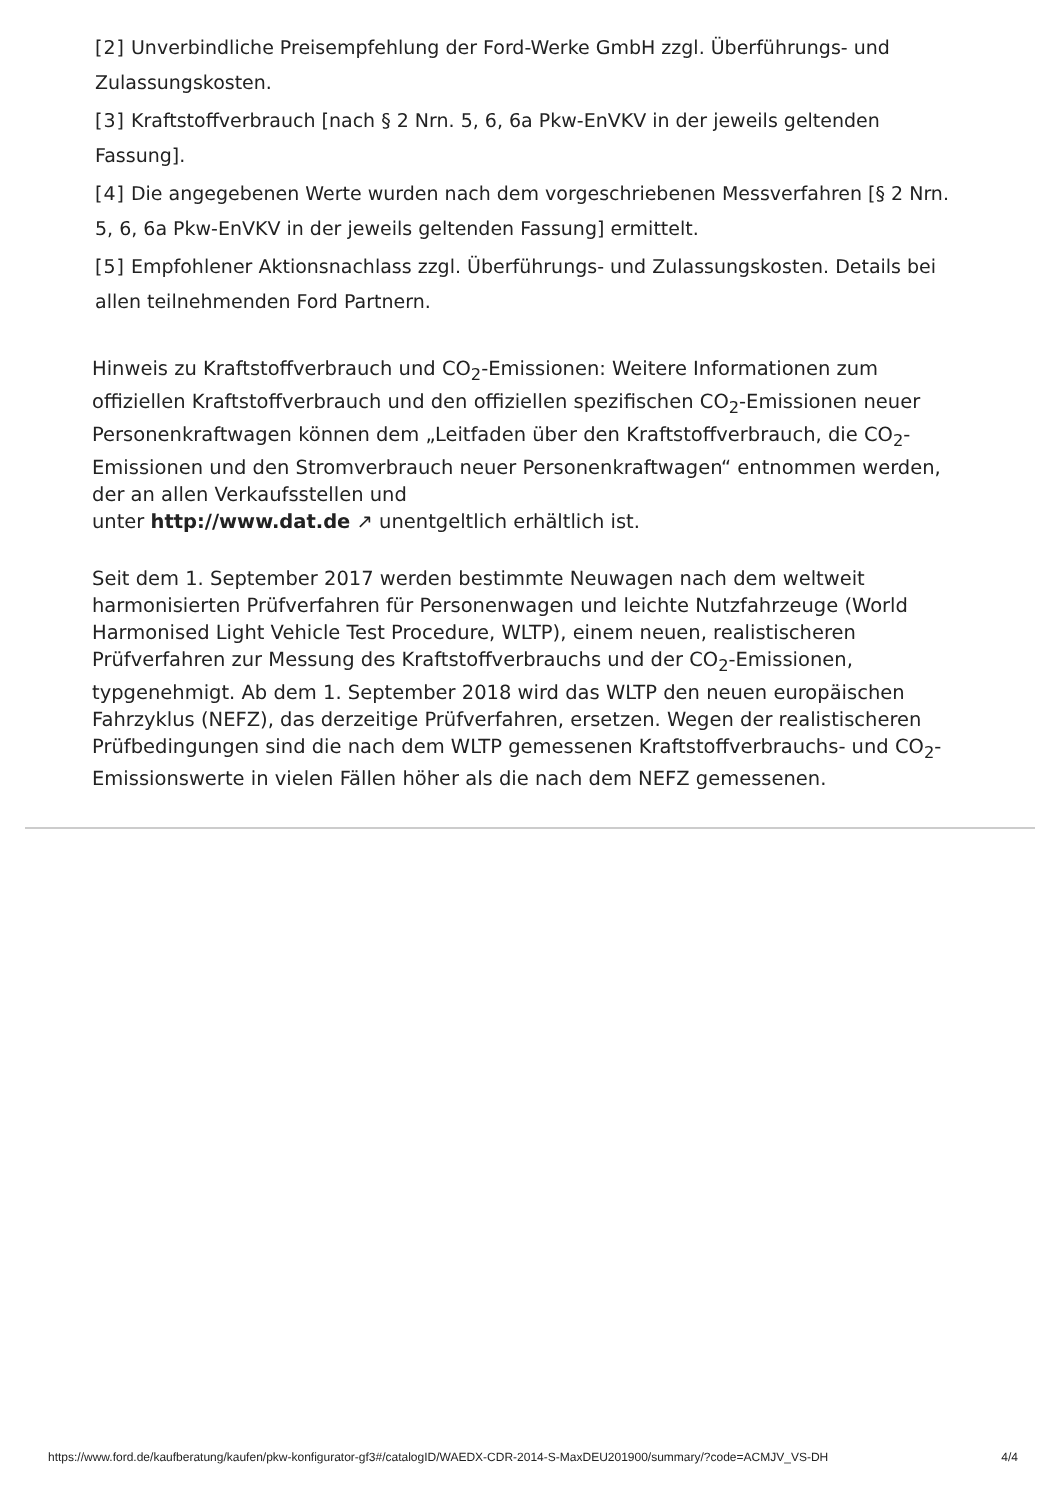[2] Unverbindliche Preisempfehlung der Ford-Werke GmbH zzgl. Überführungs- und Zulassungskosten.
[3] Kraftstoffverbrauch [nach § 2 Nrn. 5, 6, 6a Pkw-EnVKV in der jeweils geltenden Fassung].
[4] Die angegebenen Werte wurden nach dem vorgeschriebenen Messverfahren [§ 2 Nrn. 5, 6, 6a Pkw-EnVKV in der jeweils geltenden Fassung] ermittelt.
[5] Empfohlener Aktionsnachlass zzgl. Überführungs- und Zulassungskosten. Details bei allen teilnehmenden Ford Partnern.
Hinweis zu Kraftstoffverbrauch und CO<sub>2</sub>-Emissionen: Weitere Informationen zum offiziellen Kraftstoffverbrauch und den offiziellen spezifischen CO<sub>2</sub>-Emissionen neuer Personenkraftwagen können dem „Leitfaden über den Kraftstoffverbrauch, die CO<sub>2</sub>-Emissionen und den Stromverbrauch neuer Personenkraftwagen“ entnommen werden, der an allen Verkaufsstellen und
unter http://www.dat.de ↗ unentgeltlich erhältlich ist.
Seit dem 1. September 2017 werden bestimmte Neuwagen nach dem weltweit harmonisierten Prüfverfahren für Personenwagen und leichte Nutzfahrzeuge (World Harmonised Light Vehicle Test Procedure, WLTP), einem neuen, realistischeren Prüfverfahren zur Messung des Kraftstoffverbrauchs und der CO<sub>2</sub>-Emissionen, typgenehmigt. Ab dem 1. September 2018 wird das WLTP den neuen europäischen Fahrzyklus (NEFZ), das derzeitige Prüfverfahren, ersetzen. Wegen der realistischeren Prüfbedingungen sind die nach dem WLTP gemessenen Kraftstoffverbrauchs- und CO<sub>2</sub>-Emissionswerte in vielen Fällen höher als die nach dem NEFZ gemessenen.
https://www.ford.de/kaufberatung/kaufen/pkw-konfigurator-gf3#/catalogID/WAEDX-CDR-2014-S-MaxDEU201900/summary/?code=ACMJV_VS-DH 4/4